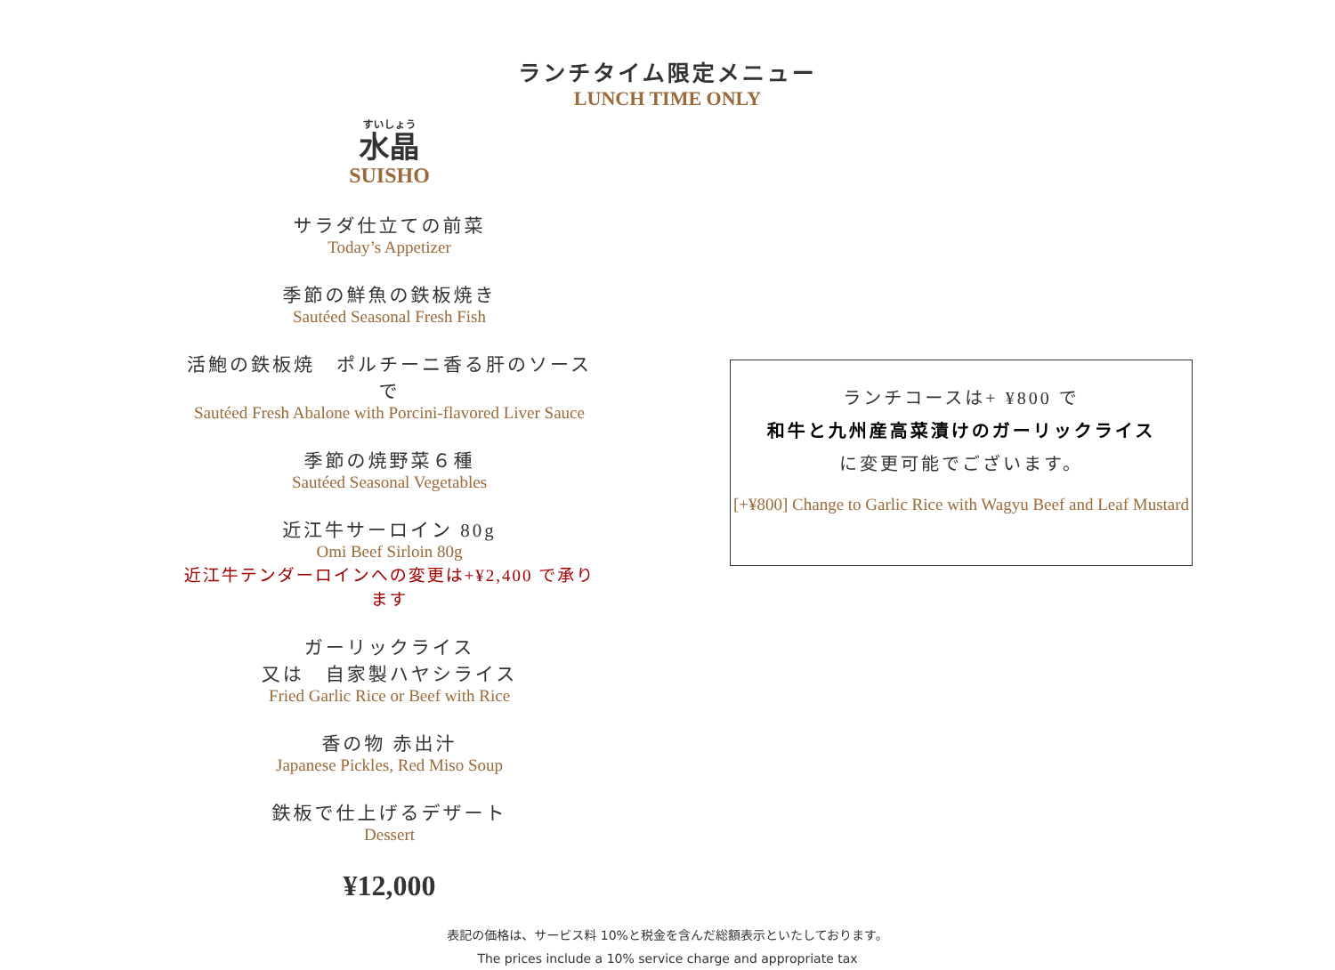ランチタイム限定メニュー
LUNCH TIME ONLY
すいしょう
水晶
SUISHO
サラダ仕立ての前菜
Today’s Appetizer
季節の鮮魚の鉄板焼き
Sautéed Seasonal Fresh Fish
活鮑の鉄板焼　ポルチーニ香る肝のソースで
Sautéed Fresh Abalone with Porcini-flavored Liver Sauce
季節の焼野菜６種
Sautéed Seasonal Vegetables
近江牛サーロイン 80g
Omi Beef Sirloin 80g
近江牛テンダーロインへの変更は+¥2,400 で承ります
ガーリックライス
又は　自家製ハヤシライス
Fried Garlic Rice or Beef with Rice
香の物 赤出汁
Japanese Pickles, Red Miso Soup
鉄板で仕上げるデザート
Dessert
¥12,000
ランチコースは+ ¥800 で
和牛と九州産高菜漬けのガーリックライス
に変更可能でございます。
[+¥800] Change to Garlic Rice with Wagyu Beef and Leaf Mustard
表記の価格は、サービス料 10%と税金を含んだ総額表示といたしております。
The prices include a 10% service charge and appropriate tax